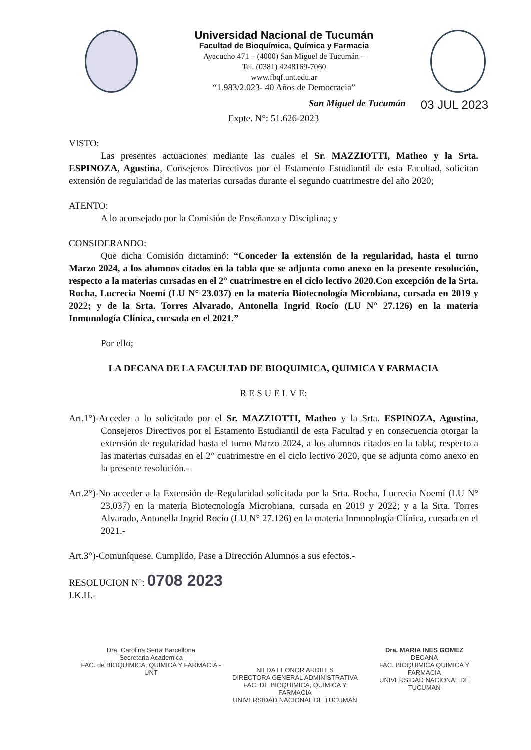Universidad Nacional de Tucumán
Facultad de Bioquímica, Química y Farmacia
Ayacucho 471 – (4000) San Miguel de Tucumán –
Tel. (0381) 4248169-7060
www.fbqf.unt.edu.ar
“1.983/2.023- 40 Años de Democracia”
San Miguel de Tucumán 03 JUL 2023
Expte. N°: 51.626-2023
VISTO:
Las presentes actuaciones mediante las cuales el Sr. MAZZIOTTI, Matheo y la Srta. ESPINOZA, Agustina, Consejeros Directivos por el Estamento Estudiantil de esta Facultad, solicitan extensión de regularidad de las materias cursadas durante el segundo cuatrimestre del año 2020;
ATENTO:
A lo aconsejado por la Comisión de Enseñanza y Disciplina; y
CONSIDERANDO:
Que dicha Comisión dictaminó: “Conceder la extensión de la regularidad, hasta el turno Marzo 2024, a los alumnos citados en la tabla que se adjunta como anexo en la presente resolución, respecto a la materias cursadas en el 2° cuatrimestre en el ciclo lectivo 2020.Con excepción de la Srta. Rocha, Lucrecia Noemí (LU N° 23.037) en la materia Biotecnología Microbiana, cursada en 2019 y 2022; y de la Srta. Torres Alvarado, Antonella Ingrid Rocío (LU N° 27.126) en la materia Inmunología Clínica, cursada en el 2021.”
Por ello;
LA DECANA DE LA FACULTAD DE BIOQUIMICA, QUIMICA Y FARMACIA
R E S U E L V E:
Art.1°)-Acceder a lo solicitado por el Sr. MAZZIOTTI, Matheo y la Srta. ESPINOZA, Agustina, Consejeros Directivos por el Estamento Estudiantil de esta Facultad y en consecuencia otorgar la extensión de regularidad hasta el turno Marzo 2024, a los alumnos citados en la tabla, respecto a las materias cursadas en el 2° cuatrimestre en el ciclo lectivo 2020, que se adjunta como anexo en la presente resolución.-
Art.2°)-No acceder a la Extensión de Regularidad solicitada por la Srta. Rocha, Lucrecia Noemí (LU N° 23.037) en la materia Biotecnología Microbiana, cursada en 2019 y 2022; y a la Srta. Torres Alvarado, Antonella Ingrid Rocío (LU N° 27.126) en la materia Inmunología Clínica, cursada en el 2021.-
Art.3°)-Comuníquese. Cumplido, Pase a Dirección Alumnos a sus efectos.-
RESOLUCION N°: 0708 2023
I.K.H.-
Dra. Carolina Serra Barcellona
Secretaria Academica
FAC. de BIOQUIMICA, QUIMICA Y FARMACIA - UNT
NILDA LEONOR ARDILES
DIRECTORA GENERAL ADMINISTRATIVA
FAC. DE BIOQUIMICA, QUIMICA Y FARMACIA
UNIVERSIDAD NACIONAL DE TUCUMAN
Dra. MARIA INES GOMEZ
DECANA
FAC. BIOQUIMICA QUIMICA Y FARMACIA
UNIVERSIDAD NACIONAL DE TUCUMAN